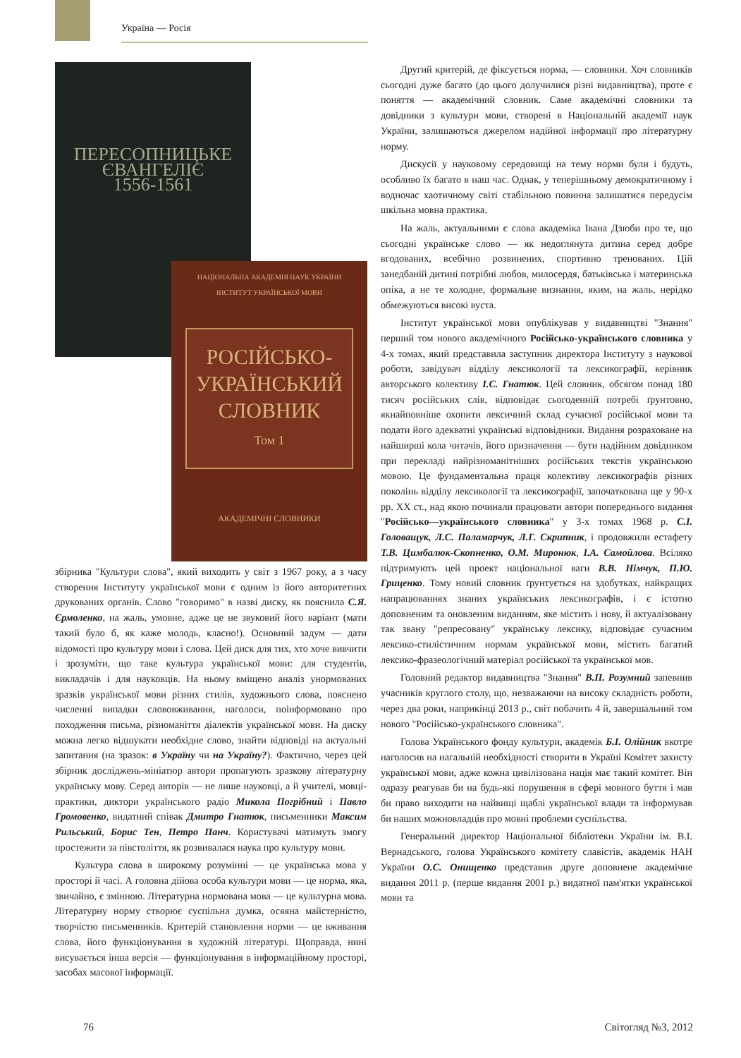Україна — Росія
ПЕРЕСОПНИЦЬКЕ
ЄВАНГЕЛІЄ
1556-1561
НАЦІОНАЛЬНА АКАДЕМІЯ НАУК УКРАЇНИ
ІНСТИТУТ УКРАЇНСЬКОЇ МОВИ
РОСІЙСЬКО-
УКРАЇНСЬКИЙ
СЛОВНИК
Том 1
АКАДЕМІЧНІ СЛОВНИКИ
збірника "Культури слова", який виходить у світ з 1967 року, а з часу створення Інституту української мови є одним із його авторитетних друкованих органів. Слово "говоримо" в назві диску, як пояснила С.Я. Єрмоленко, на жаль, умовне, адже це не звуковий його варіант (мати такий було б, як каже молодь, класно!). Основний задум — дати відомості про культуру мови і слова. Цей диск для тих, хто хоче вивчити і зрозуміти, що таке культура української мови: для студентів, викладачів і для науковців. На ньому вміщено аналіз унормованих зразків української мови різних стилів, художнього слова, пояснено численні випадки слововживання, наголоси, поінформовано про походження письма, різноманіття діалектів української мови. На диску можна легко відшукати необхідне слово, знайти відповіді на актуальні запитання (на зразок: в Україну чи на Україну?). Фактично, через цей збірник досліджень-мініатюр автори пропагують зразкову літературну українську мову. Серед авторів — не лише науковці, а й учителі, мовці-практики, диктори українського радіо Микола Погрібний і Павло Громовенко, видатний співак Дмитро Гнатюк, письменники Максим Рильський, Борис Тен, Петро Панч. Користувачі матимуть змогу простежити за півстоліття, як розвивалася наука про культуру мови.
Культура слова в широкому розумінні — це українська мова у просторі й часі. А головна дійова особа культури мови — це норма, яка, звичайно, є змінною. Літературна нормована мова — це культурна мова. Літературну норму створює суспільна думка, осяяна майстерністю, творчістю письменників. Критерій становлення норми — це вживання слова, його функціонування в художній літературі. Щоправда, нині висувається інша версія — функціонування в інформаційному просторі, засобах масової інформації.
Другий критерій, де фіксується норма, — словники. Хоч словників сьогодні дуже багато (до цього долучилися різні видавництва), проте є поняття — академічний словник. Саме академічні словники та довідники з культури мови, створені в Національній академії наук України, залишаються джерелом надійної інформації про літературну норму.
Дискусії у науковому середовищі на тему норми були і будуть, особливо їх багато в наш час. Однак, у теперішньому демократичному і водночас хаотичному світі стабільною повинна залишатися передусім шкільна мовна практика.
На жаль, актуальними є слова академіка Івана Дзюби про те, що сьогодні українське слово — як недоглянута дитина серед добре вгодованих, всебічно розвинених, спортивно тренованих. Цій занедбаній дитині потрібні любов, милосердя, батьківська і материнська опіка, а не те холодне, формальне визнання, яким, на жаль, нерідко обмежуються високі вуста.
Інститут української мови опублікував у видавництві "Знання" перший том нового академічного Російсько-українського словника у 4-х томах, який представила заступник директора Інституту з наукової роботи, завідувач відділу лексикології та лексикографії, керівник авторського колективу І.С. Гнатюк. Цей словник, обсягом понад 180 тисяч російських слів, відповідає сьогоденній потребі ґрунтовно, якнайповніше охопити лексичний склад сучасної російської мови та подати його адекватні українські відповідники. Видання розраховане на найширші кола читачів, його призначення — бути надійним довідником при перекладі найрізноманітніших російських текстів українською мовою. Це фундаментальна праця колективу лексикографів різних поколінь відділу лексикології та лексикографії, започаткована ще у 90-х рр. XX ст., над якою починали працювати автори попереднього видання "Російсько—українського словника" у 3-х томах 1968 р. С.І. Головащук, Л.С. Паламарчук, Л.Г. Скрипник, і продовжили естафету Т.В. Цимбалюк-Скопненко, О.М. Миронюк, І.А. Самойлова. Всіляко підтримують цей проект національної ваги В.В. Німчук, П.Ю. Гриценко. Тому новий словник ґрунтується на здобутках, найкращих напрацюваннях знаних українських лексикографів, і є істотно доповненим та оновленим виданням, яке містить і нову, й актуалізовану так звану "репресовану" українську лексику, відповідає сучасним лексико-стилістичним нормам української мови, містить багатий лексико-фразеологічний матеріал російської та української мов.
Головний редактор видавництва "Знання" В.П. Розумний запевнив учасників круглого столу, що, незважаючи на високу складність роботи, через два роки, наприкінці 2013 р., світ побачить 4 й, завершальний том нового "Російсько-українського словника".
Голова Українського фонду культури, академік Б.І. Олійник вкотре наголосив на нагальній необхідності створити в Україні Комітет захисту української мови, адже кожна цивілізована нація має такий комітет. Він одразу реагував би на будь-які порушення в сфері мовного буття і мав би право виходити на найвищі щаблі української влади та інформував би наших можновладців про мовні проблеми суспільства.
Генеральний директор Національної бібліотеки України ім. В.І. Вернадського, голова Українського комітету славістів, академік НАН України О.С. Онищенко представив друге доповнене академічне видання 2011 р. (перше видання 2001 р.) видатної пам'ятки української мови та
76 Світогляд №3, 2012